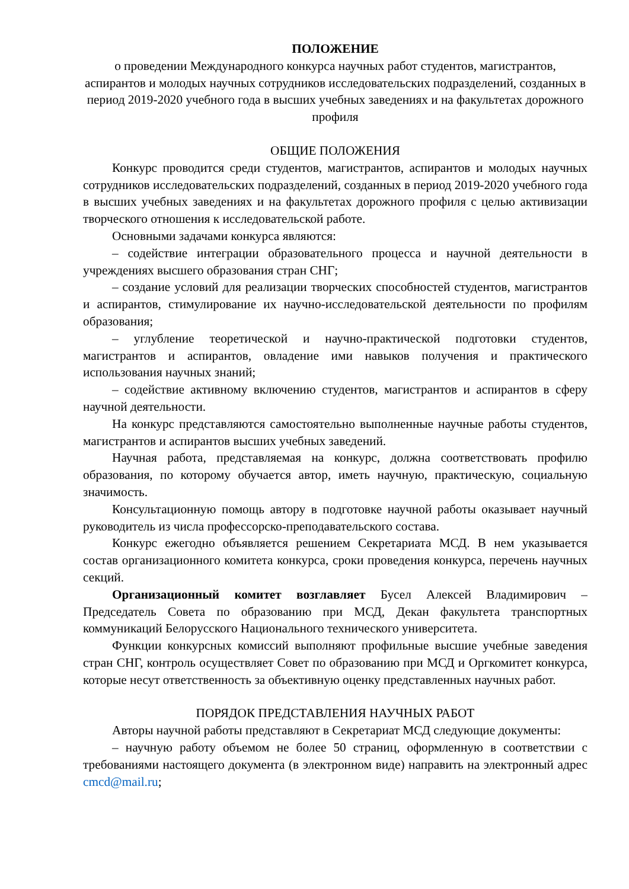ПОЛОЖЕНИЕ
о проведении Международного конкурса научных работ студентов, магистрантов, аспирантов и молодых научных сотрудников исследовательских подразделений, созданных в период 2019-2020 учебного года в высших учебных заведениях и на факультетах дорожного профиля
ОБЩИЕ ПОЛОЖЕНИЯ
Конкурс проводится среди студентов, магистрантов, аспирантов и молодых научных сотрудников исследовательских подразделений, созданных в период 2019-2020 учебного года в высших учебных заведениях и на факультетах дорожного профиля с целью активизации творческого отношения к исследовательской работе.
Основными задачами конкурса являются:
– содействие интеграции образовательного процесса и научной деятельности в учреждениях высшего образования стран СНГ;
– создание условий для реализации творческих способностей студентов, магистрантов и аспирантов, стимулирование их научно-исследовательской деятельности по профилям образования;
– углубление теоретической и научно-практической подготовки студентов, магистрантов и аспирантов, овладение ими навыков получения и практического использования научных знаний;
– содействие активному включению студентов, магистрантов и аспирантов в сферу научной деятельности.
На конкурс представляются самостоятельно выполненные научные работы студентов, магистрантов и аспирантов высших учебных заведений.
Научная работа, представляемая на конкурс, должна соответствовать профилю образования, по которому обучается автор, иметь научную, практическую, социальную значимость.
Консультационную помощь автору в подготовке научной работы оказывает научный руководитель из числа профессорско-преподавательского состава.
Конкурс ежегодно объявляется решением Секретариата МСД. В нем указывается состав организационного комитета конкурса, сроки проведения конкурса, перечень научных секций.
Организационный комитет возглавляет Бусел Алексей Владимирович – Председатель Совета по образованию при МСД, Декан факультета транспортных коммуникаций Белорусского Национального технического университета.
Функции конкурсных комиссий выполняют профильные высшие учебные заведения стран СНГ, контроль осуществляет Совет по образованию при МСД и Оргкомитет конкурса, которые несут ответственность за объективную оценку представленных научных работ.
ПОРЯДОК ПРЕДСТАВЛЕНИЯ НАУЧНЫХ РАБОТ
Авторы научной работы представляют в Секретариат МСД следующие документы:
– научную работу объемом не более 50 страниц, оформленную в соответствии с требованиями настоящего документа (в электронном виде) направить на электронный адрес cmcd@mail.ru;